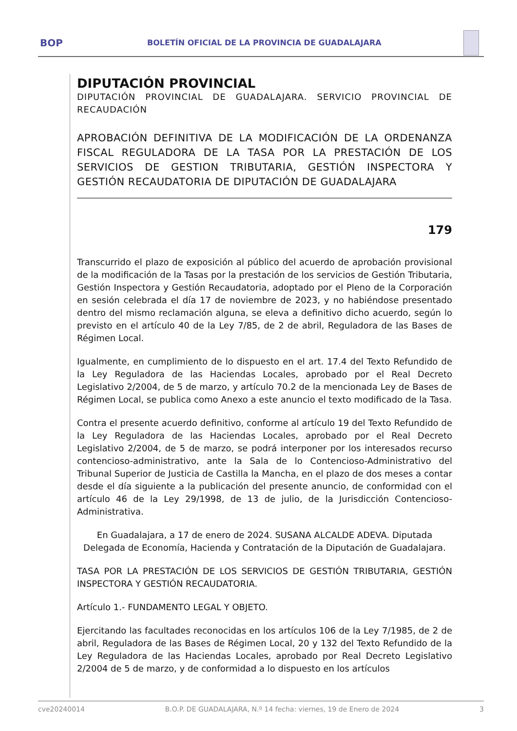BOP BOLETÍN OFICIAL DE LA PROVINCIA DE GUADALAJARA
DIPUTACIÓN PROVINCIAL
DIPUTACIÓN PROVINCIAL DE GUADALAJARA. SERVICIO PROVINCIAL DE RECAUDACIÓN
APROBACIÓN DEFINITIVA DE LA MODIFICACIÓN DE LA ORDENANZA FISCAL REGULADORA DE LA TASA POR LA PRESTACIÓN DE LOS SERVICIOS DE GESTION TRIBUTARIA, GESTIÓN INSPECTORA Y GESTIÓN RECAUDATORIA DE DIPUTACIÓN DE GUADALAJARA
179
Transcurrido el plazo de exposición al público del acuerdo de aprobación provisional de la modificación de la Tasas por la prestación de los servicios de Gestión Tributaria, Gestión Inspectora y Gestión Recaudatoria, adoptado por el Pleno de la Corporación en sesión celebrada el día 17 de noviembre de 2023, y no habiéndose presentado dentro del mismo reclamación alguna, se eleva a definitivo dicho acuerdo, según lo previsto en el artículo 40 de la Ley 7/85, de 2 de abril, Reguladora de las Bases de Régimen Local.
Igualmente, en cumplimiento de lo dispuesto en el art. 17.4 del Texto Refundido de la Ley Reguladora de las Haciendas Locales, aprobado por el Real Decreto Legislativo 2/2004, de 5 de marzo, y artículo 70.2 de la mencionada Ley de Bases de Régimen Local, se publica como Anexo a este anuncio el texto modificado de la Tasa.
Contra el presente acuerdo definitivo, conforme al artículo 19 del Texto Refundido de la Ley Reguladora de las Haciendas Locales, aprobado por el Real Decreto Legislativo 2/2004, de 5 de marzo, se podrá interponer por los interesados recurso contencioso-administrativo, ante la Sala de lo Contencioso-Administrativo del Tribunal Superior de Justicia de Castilla la Mancha, en el plazo de dos meses a contar desde el día siguiente a la publicación del presente anuncio, de conformidad con el artículo 46 de la Ley 29/1998, de 13 de julio, de la Jurisdicción Contencioso-Administrativa.
En Guadalajara, a 17 de enero de 2024. SUSANA ALCALDE ADEVA. Diputada Delegada de Economía, Hacienda y Contratación de la Diputación de Guadalajara.
TASA POR LA PRESTACIÓN DE LOS SERVICIOS DE GESTIÓN TRIBUTARIA, GESTIÓN INSPECTORA Y GESTIÓN RECAUDATORIA.
Artículo 1.- FUNDAMENTO LEGAL Y OBJETO.
Ejercitando las facultades reconocidas en los artículos 106 de la Ley 7/1985, de 2 de abril, Reguladora de las Bases de Régimen Local, 20 y 132 del Texto Refundido de la Ley Reguladora de las Haciendas Locales, aprobado por Real Decreto Legislativo 2/2004 de 5 de marzo, y de conformidad a lo dispuesto en los artículos
cve20240014 B.O.P. DE GUADALAJARA, N.º 14 fecha: viernes, 19 de Enero de 2024 3